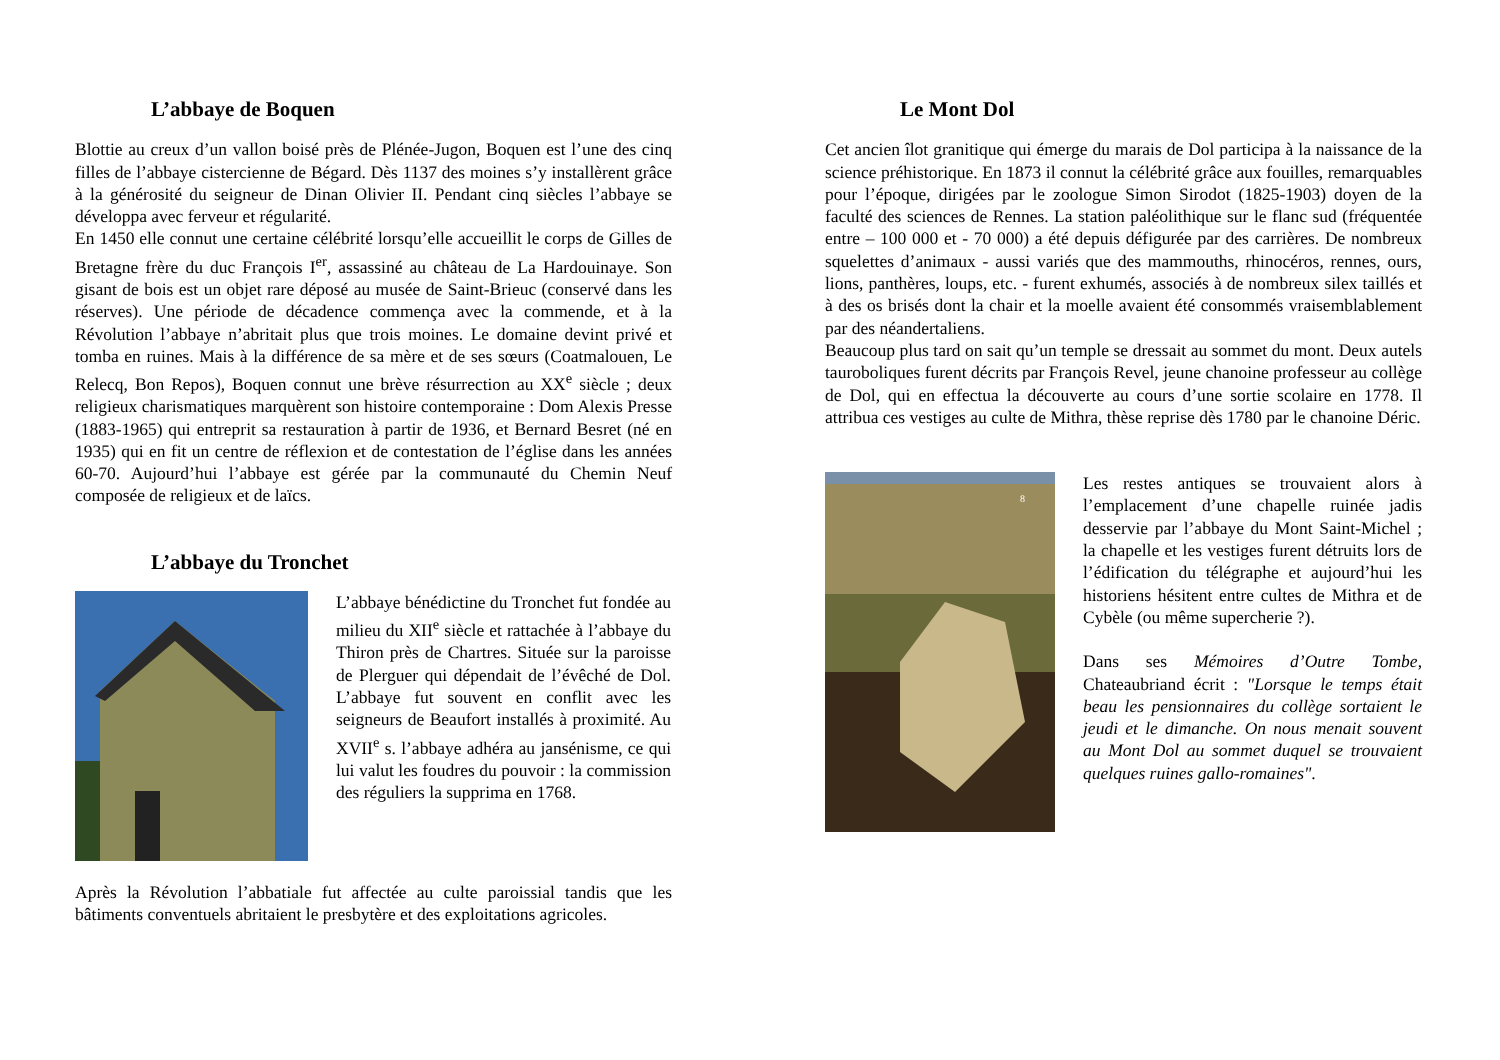L’abbaye de Boquen
Blottie au creux d’un vallon boisé près de Plénée-Jugon, Boquen est l’une des cinq filles de l’abbaye cistercienne de Bégard. Dès 1137 des moines s’y installèrent grâce à la générosité du seigneur de Dinan Olivier II. Pendant cinq siècles l’abbaye se développa avec ferveur et régularité.
En 1450 elle connut une certaine célébrité lorsqu’elle accueillit le corps de Gilles de Bretagne frère du duc François I<sup>er</sup>, assassiné au château de La Hardouinaye. Son gisant de bois est un objet rare déposé au musée de Saint-Brieuc (conservé dans les réserves). Une période de décadence commença avec la commende, et à la Révolution l’abbaye n’abritait plus que trois moines. Le domaine devint privé et tomba en ruines. Mais à la différence de sa mère et de ses sœurs (Coatmalouen, Le Relecq, Bon Repos), Boquen connut une brève résurrection au XX<sup>e</sup> siècle ; deux religieux charismatiques marquèrent son histoire contemporaine : Dom Alexis Presse (1883-1965) qui entreprit sa restauration à partir de 1936, et Bernard Besret (né en 1935) qui en fit un centre de réflexion et de contestation de l’église dans les années 60-70. Aujourd’hui l’abbaye est gérée par la communauté du Chemin Neuf composée de religieux et de laïcs.
L’abbaye du Tronchet
L’abbaye bénédictine du Tronchet fut fondée au milieu du XII<sup>e</sup> siècle et rattachée à l’abbaye du Thiron près de Chartres. Située sur la paroisse de Plerguer qui dépendait de l’évêché de Dol. L’abbaye fut souvent en conflit avec les seigneurs de Beaufort installés à proximité. Au XVII<sup>e</sup> s. l’abbaye adhéra au jansénisme, ce qui lui valut les foudres du pouvoir : la commission des réguliers la supprima en 1768.
Après la Révolution l’abbatiale fut affectée au culte paroissial tandis que les bâtiments conventuels abritaient le presbytère et des exploitations agricoles.
Le Mont Dol
Cet ancien îlot granitique qui émerge du marais de Dol participa à la naissance de la science préhistorique. En 1873 il connut la célébrité grâce aux fouilles, remarquables pour l’époque, dirigées par le zoologue Simon Sirodot (1825-1903) doyen de la faculté des sciences de Rennes. La station paléolithique sur le flanc sud (fréquentée entre – 100 000 et - 70 000) a été depuis défigurée par des carrières. De nombreux squelettes d’animaux - aussi variés que des mammouths, rhinocéros, rennes, ours, lions, panthères, loups, etc. - furent exhumés, associés à de nombreux silex taillés et à des os brisés dont la chair et la moelle avaient été consommés vraisemblablement par des néandertaliens.
Beaucoup plus tard on sait qu’un temple se dressait au sommet du mont. Deux autels tauroboliques furent décrits par François Revel, jeune chanoine professeur au collège de Dol, qui en effectua la découverte au cours d’une sortie scolaire en 1778. Il attribua ces vestiges au culte de Mithra, thèse reprise dès 1780 par le chanoine Déric.
8
Les restes antiques se trouvaient alors à l’emplacement d’une chapelle ruinée jadis desservie par l’abbaye du Mont Saint-Michel ; la chapelle et les vestiges furent détruits lors de l’édification du télégraphe et aujourd’hui les historiens hésitent entre cultes de Mithra et de Cybèle (ou même supercherie ?).
Dans ses Mémoires d’Outre Tombe, Chateaubriand écrit : "Lorsque le temps était beau les pensionnaires du collège sortaient le jeudi et le dimanche. On nous menait souvent au Mont Dol au sommet duquel se trouvaient quelques ruines gallo-romaines".